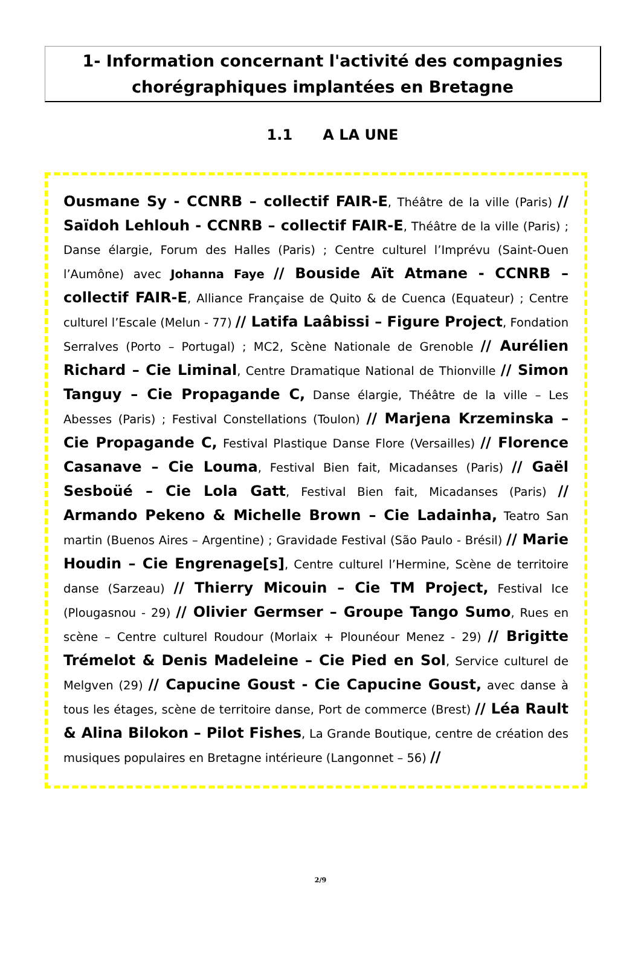1- Information concernant l'activité des compagnies chorégraphiques implantées en Bretagne
1.1 A LA UNE
Ousmane Sy - CCNRB – collectif FAIR-E, Théâtre de la ville (Paris) // Saïdoh Lehlouh - CCNRB – collectif FAIR-E, Théâtre de la ville (Paris) ; Danse élargie, Forum des Halles (Paris) ; Centre culturel l’Imprévu (Saint-Ouen l’Aumône) avec Johanna Faye // Bouside Aït Atmane - CCNRB – collectif FAIR-E, Alliance Française de Quito & de Cuenca (Equateur) ; Centre culturel l’Escale (Melun - 77) // Latifa Laâbissi – Figure Project, Fondation Serralves (Porto – Portugal) ; MC2, Scène Nationale de Grenoble // Aurélien Richard – Cie Liminal, Centre Dramatique National de Thionville // Simon Tanguy – Cie Propagande C, Danse élargie, Théâtre de la ville – Les Abesses (Paris) ; Festival Constellations (Toulon) // Marjena Krzeminska – Cie Propagande C, Festival Plastique Danse Flore (Versailles) // Florence Casanave – Cie Louma, Festival Bien fait, Micadanses (Paris) // Gaël Sesboüé – Cie Lola Gatt, Festival Bien fait, Micadanses (Paris) // Armando Pekeno & Michelle Brown – Cie Ladainha, Teatro San martin (Buenos Aires – Argentine) ; Gravidade Festival (São Paulo - Brésil) // Marie Houdin – Cie Engrenage[s], Centre culturel l’Hermine, Scène de territoire danse (Sarzeau) // Thierry Micouin – Cie TM Project, Festival Ice (Plougasnou - 29) // Olivier Germser – Groupe Tango Sumo, Rues en scène – Centre culturel Roudour (Morlaix + Plounéour Menez - 29) // Brigitte Trémelot & Denis Madeleine – Cie Pied en Sol, Service culturel de Melgven (29) // Capucine Goust - Cie Capucine Goust, avec danse à tous les étages, scène de territoire danse, Port de commerce (Brest) // Léa Rault & Alina Bilokon – Pilot Fishes, La Grande Boutique, centre de création des musiques populaires en Bretagne intérieure (Langonnet – 56) //
2/9